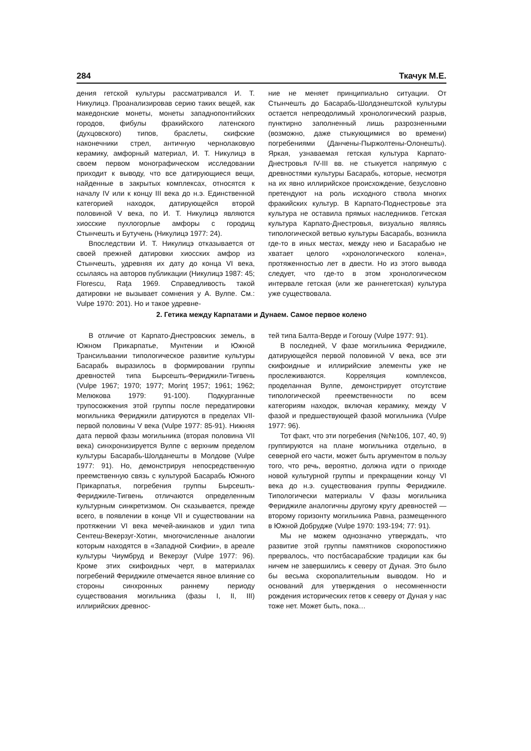284 Ткачук М.Е.
дения гетской культуры рассматривался И. Т. Никулицэ. Проанализировав серию таких вещей, как македонские монеты, монеты западнопонтийских городов, фибулы фракийского латенского (духцовского) типов, браслеты, скифские наконечники стрел, античную чернолаковую керамику, амфорный материал, И. Т. Никулицэ в своем первом монографическом исследовании приходит к выводу, что все датирующиеся вещи, найденные в закрытых комплексах, относятся к началу IV или к концу III века до н.э. Единственной категорией находок, датирующейся второй половиной V века, по И. Т. Никулицэ являются хиосские пухлогорлые амфоры с городищ Стынчешть и Бутучень (Никулицэ 1977: 24).
Впоследствии И. Т. Никулицэ отказывается от своей прежней датировки хиосских амфор из Стынчешть, удревняя их дату до конца VI века, ссылаясь на авторов публикации (Никулицэ 1987: 45; Florescu, Raţa 1969. Справедливость такой датировки не вызывает сомнения у А. Вулпе. См.: Vulpe 1970: 201). Но и такое удревне-
ние не меняет принципиально ситуации. От Стынчешть до Басарабь-Шолдэнештской культуры остается непреодолимый хронологический разрыв, пунктирно заполненный лишь разрозненными (возможно, даже стыкующимися во времени) погребениями (Данчены-Пыржолтены-Олонешты). Яркая, узнаваемая гетская культура Карпато-Днестровья IV-III вв. не стыкуется напрямую с древностями культуры Басарабь, которые, несмотря на их явно иллирийское происхождение, безусловно претендуют на роль исходного ствола многих фракийских культур. В Карпато-Поднестровье эта культура не оставила прямых наследников. Гетская культура Карпато-Днестровья, визуально являясь типологической ветвью культуры Басарабь, возникла где-то в иных местах, между нею и Басарабью не хватает целого «хронологического колена», протяженностью лет в двести. Но из этого вывода следует, что где-то в этом хронологическом интервале гетская (или же раннегетская) культура уже существовала.
2. Гетика между Карпатами и Дунаем. Самое первое колено
В отличие от Карпато-Днестровских земель, в Южном Прикарпатье, Мунтении и Южной Трансильвании типологическое развитие культуры Басарабь выразилось в формировании группы древностей типа Бырсешть-Фериджили-Тигвень (Vulpe 1967; 1970; 1977; Morinţ 1957; 1961; 1962; Мелюкова 1979: 91-100). Подкурганные трупосожжения этой группы после передатировки могильника Фериджили датируются в пределах VII-первой половины V века (Vulpe 1977: 85-91). Нижняя дата первой фазы могильника (вторая половина VII века) синхронизируется Вулпе с верхним пределом культуры Басарабь-Шолданешты в Молдове (Vulpe 1977: 91). Но, демонстрируя непосредственную преемственную связь с культурой Басарабь Южного Прикарпатья, погребения группы Бырсешть-Фериджиле-Тигвень отличаются определенным культурным синкретизмом. Он сказывается, прежде всего, в появлении в конце VII и существовании на протяжении VI века мечей-акинаков и удил типа Сентеш-Векерзуг-Хотин, многочисленные аналогии которым находятся в «Западной Скифии», в ареале культуры Чиумбруд и Векерзуг (Vulpe 1977: 96). Кроме этих скифоидных черт, в материалах погребений Фериджиле отмечается явное влияние со стороны синхронных раннему периоду существования могильника (фазы I, II, III) иллирийских древнос-
тей типа Балта-Верде и Гогошу (Vulpe 1977: 91).
В последней, V фазе могильника Фериджиле, датирующейся первой половиной V века, все эти скифоидные и иллирийские элементы уже не прослеживаются. Корреляция комплексов, проделанная Вулпе, демонстрирует отсутствие типологической преемственности по всем категориям находок, включая керамику, между V фазой и предшествующей фазой могильника (Vulpe 1977: 96).
Тот факт, что эти погребения (№№106, 107, 40, 9) группируются на плане могильника отдельно, в северной его части, может быть аргументом в пользу того, что речь, вероятно, должна идти о приходе новой культурной группы и прекращении концу VI века до н.э. существования группы Фериджиле. Типологически материалы V фазы могильника Фериджиле аналогичны другому кругу древностей — второму горизонту могильника Равна, размещенного в Южной Добруджe (Vulpe 1970: 193-194; 77: 91).
Мы не можем однозначно утверждать, что развитие этой группы памятников скоропостижно прервалось, что постбасарабские традиции как бы ничем не завершились к северу от Дуная. Это было бы весьма скоропалительным выводом. Но и оснований для утверждения о несомненности рождения исторических гетов к северу от Дуная у нас тоже нет. Может быть, пока…